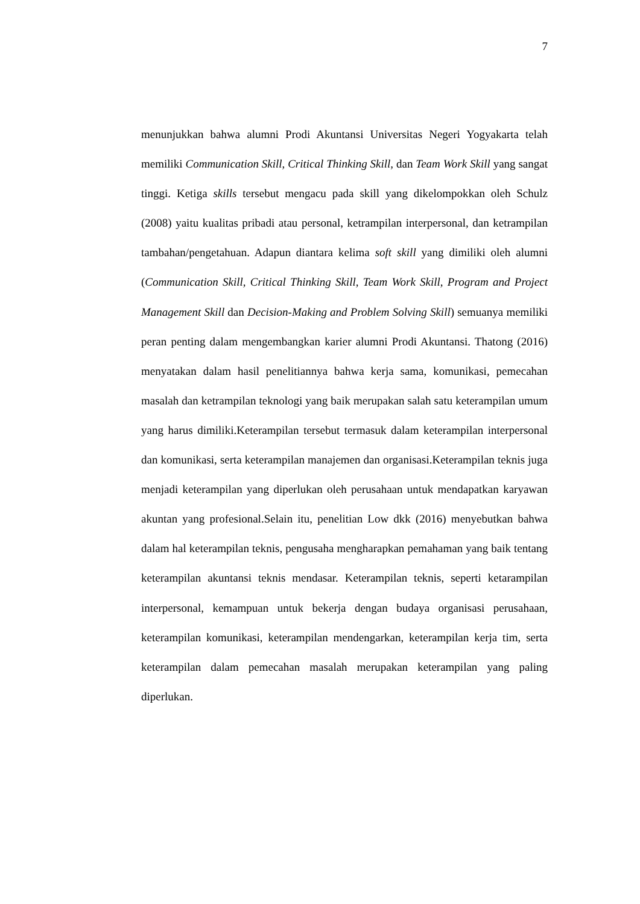7
menunjukkan bahwa alumni Prodi Akuntansi Universitas Negeri Yogyakarta telah memiliki Communication Skill, Critical Thinking Skill, dan Team Work Skill yang sangat tinggi. Ketiga skills tersebut mengacu pada skill yang dikelompokkan oleh Schulz (2008) yaitu kualitas pribadi atau personal, ketrampilan interpersonal, dan ketrampilan tambahan/pengetahuan. Adapun diantara kelima soft skill yang dimiliki oleh alumni (Communication Skill, Critical Thinking Skill, Team Work Skill, Program and Project Management Skill dan Decision-Making and Problem Solving Skill) semuanya memiliki peran penting dalam mengembangkan karier alumni Prodi Akuntansi. Thatong (2016) menyatakan dalam hasil penelitiannya bahwa kerja sama, komunikasi, pemecahan masalah dan ketrampilan teknologi yang baik merupakan salah satu keterampilan umum yang harus dimiliki.Keterampilan tersebut termasuk dalam keterampilan interpersonal dan komunikasi, serta keterampilan manajemen dan organisasi.Keterampilan teknis juga menjadi keterampilan yang diperlukan oleh perusahaan untuk mendapatkan karyawan akuntan yang profesional.Selain itu, penelitian Low dkk (2016) menyebutkan bahwa dalam hal keterampilan teknis, pengusaha mengharapkan pemahaman yang baik tentang keterampilan akuntansi teknis mendasar. Keterampilan teknis, seperti ketarampilan interpersonal, kemampuan untuk bekerja dengan budaya organisasi perusahaan, keterampilan komunikasi, keterampilan mendengarkan, keterampilan kerja tim, serta keterampilan dalam pemecahan masalah merupakan keterampilan yang paling diperlukan.